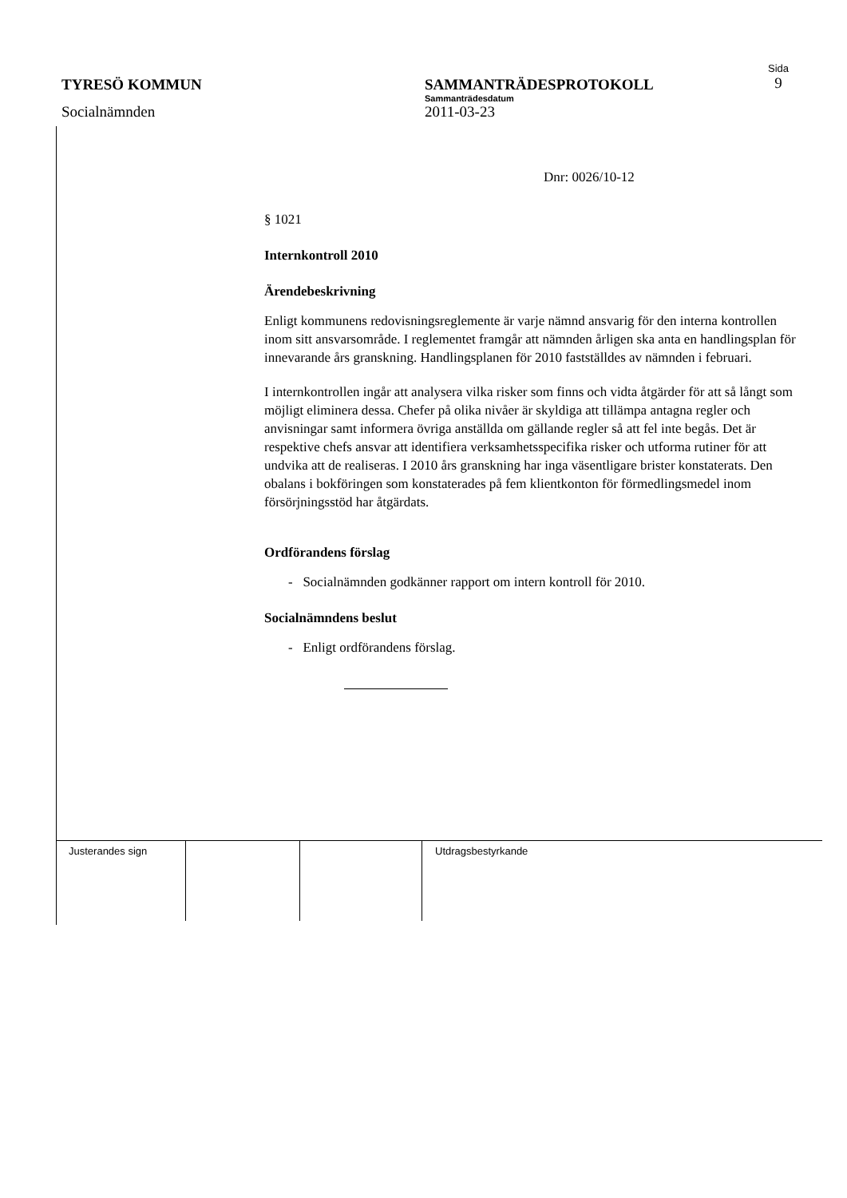TYRESÖ KOMMUN SAMMANTRÄDESPROTOKOLL
Sammanträdesdatum
Sida
9
Socialnämnden 2011-03-23
Dnr: 0026/10-12
§ 1021
Internkontroll 2010
Ärendebeskrivning
Enligt kommunens redovisningsreglemente är varje nämnd ansvarig för den interna kontrollen inom sitt ansvarsområde. I reglementet framgår att nämnden årligen ska anta en handlingsplan för innevarande års granskning. Handlingsplanen för 2010 fastställdes av nämnden i februari.
I internkontrollen ingår att analysera vilka risker som finns och vidta åtgärder för att så långt som möjligt eliminera dessa. Chefer på olika nivåer är skyldiga att tillämpa antagna regler och anvisningar samt informera övriga anställda om gällande regler så att fel inte begås. Det är respektive chefs ansvar att identifiera verksamhetsspecifika risker och utforma rutiner för att undvika att de realiseras. I 2010 års granskning har inga väsentligare brister konstaterats. Den obalans i bokföringen som konstaterades på fem klientkonton för förmedlingsmedel inom försörjningsstöd har åtgärdats.
Ordförandens förslag
- Socialnämnden godkänner rapport om intern kontroll för 2010.
Socialnämndens beslut
- Enligt ordförandens förslag.
| Justerandes sign | | | Utdragsbestyrkande |